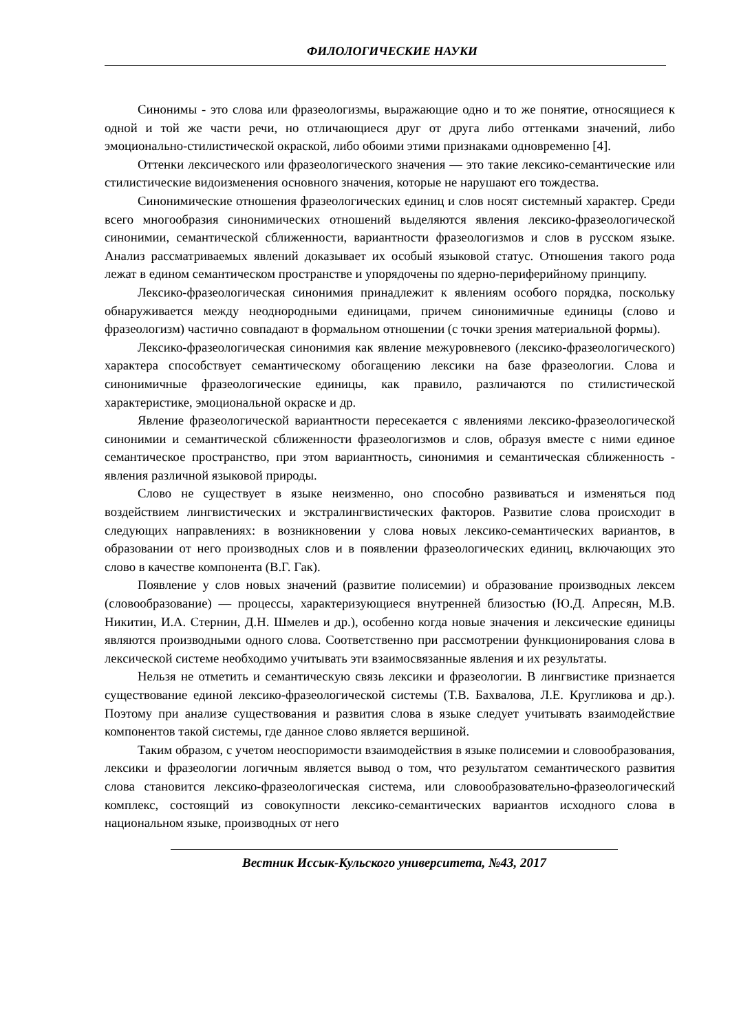ФИЛОЛОГИЧЕСКИЕ НАУКИ
Синонимы - это слова или фразеологизмы, выражающие одно и то же понятие, относящиеся к одной и той же части речи, но отличающиеся друг от друга либо оттенками значений, либо эмоционально-стилистической окраской, либо обоими этими признаками одновременно [4].
Оттенки лексического или фразеологического значения — это такие лексико-семантические или стилистические видоизменения основного значения, которые не нарушают его тождества.
Синонимические отношения фразеологических единиц и слов носят системный характер. Среди всего многообразия синонимических отношений выделяются явления лексико-фразеологической синонимии, семантической сближенности, вариантности фразеологизмов и слов в русском языке. Анализ рассматриваемых явлений доказывает их особый языковой статус. Отношения такого рода лежат в едином семантическом пространстве и упорядочены по ядерно-периферийному принципу.
Лексико-фразеологическая синонимия принадлежит к явлениям особого порядка, поскольку обнаруживается между неоднородными единицами, причем синонимичные единицы (слово и фразеологизм) частично совпадают в формальном отношении (с точки зрения материальной формы).
Лексико-фразеологическая синонимия как явление межуровневого (лексико-фразеологического) характера способствует семантическому обогащению лексики на базе фразеологии. Слова и синонимичные фразеологические единицы, как правило, различаются по стилистической характеристике, эмоциональной окраске и др.
Явление фразеологической вариантности пересекается с явлениями лексико-фразеологической синонимии и семантической сближенности фразеологизмов и слов, образуя вместе с ними единое семантическое пространство, при этом вариантность, синонимия и семантическая сближенность - явления различной языковой природы.
Слово не существует в языке неизменно, оно способно развиваться и изменяться под воздействием лингвистических и экстралингвистических факторов. Развитие слова происходит в следующих направлениях: в возникновении у слова новых лексико-семантических вариантов, в образовании от него производных слов и в появлении фразеологических единиц, включающих это слово в качестве компонента (В.Г. Гак).
Появление у слов новых значений (развитие полисемии) и образование производных лексем (словообразование) — процессы, характеризующиеся внутренней близостью (Ю.Д. Апресян, М.В. Никитин, И.А. Стернин, Д.Н. Шмелев и др.), особенно когда новые значения и лексические единицы являются производными одного слова. Соответственно при рассмотрении функционирования слова в лексической системе необходимо учитывать эти взаимосвязанные явления и их результаты.
Нельзя не отметить и семантическую связь лексики и фразеологии. В лингвистике признается существование единой лексико-фразеологической системы (Т.В. Бахвалова, Л.Е. Кругликова и др.). Поэтому при анализе существования и развития слова в языке следует учитывать взаимодействие компонентов такой системы, где данное слово является вершиной.
Таким образом, с учетом неоспоримости взаимодействия в языке полисемии и словообразования, лексики и фразеологии логичным является вывод о том, что результатом семантического развития слова становится лексико-фразеологическая система, или словообразовательно-фразеологический комплекс, состоящий из совокупности лексико-семантических вариантов исходного слова в национальном языке, производных от него
Вестник Иссык-Кульского университета, №43, 2017